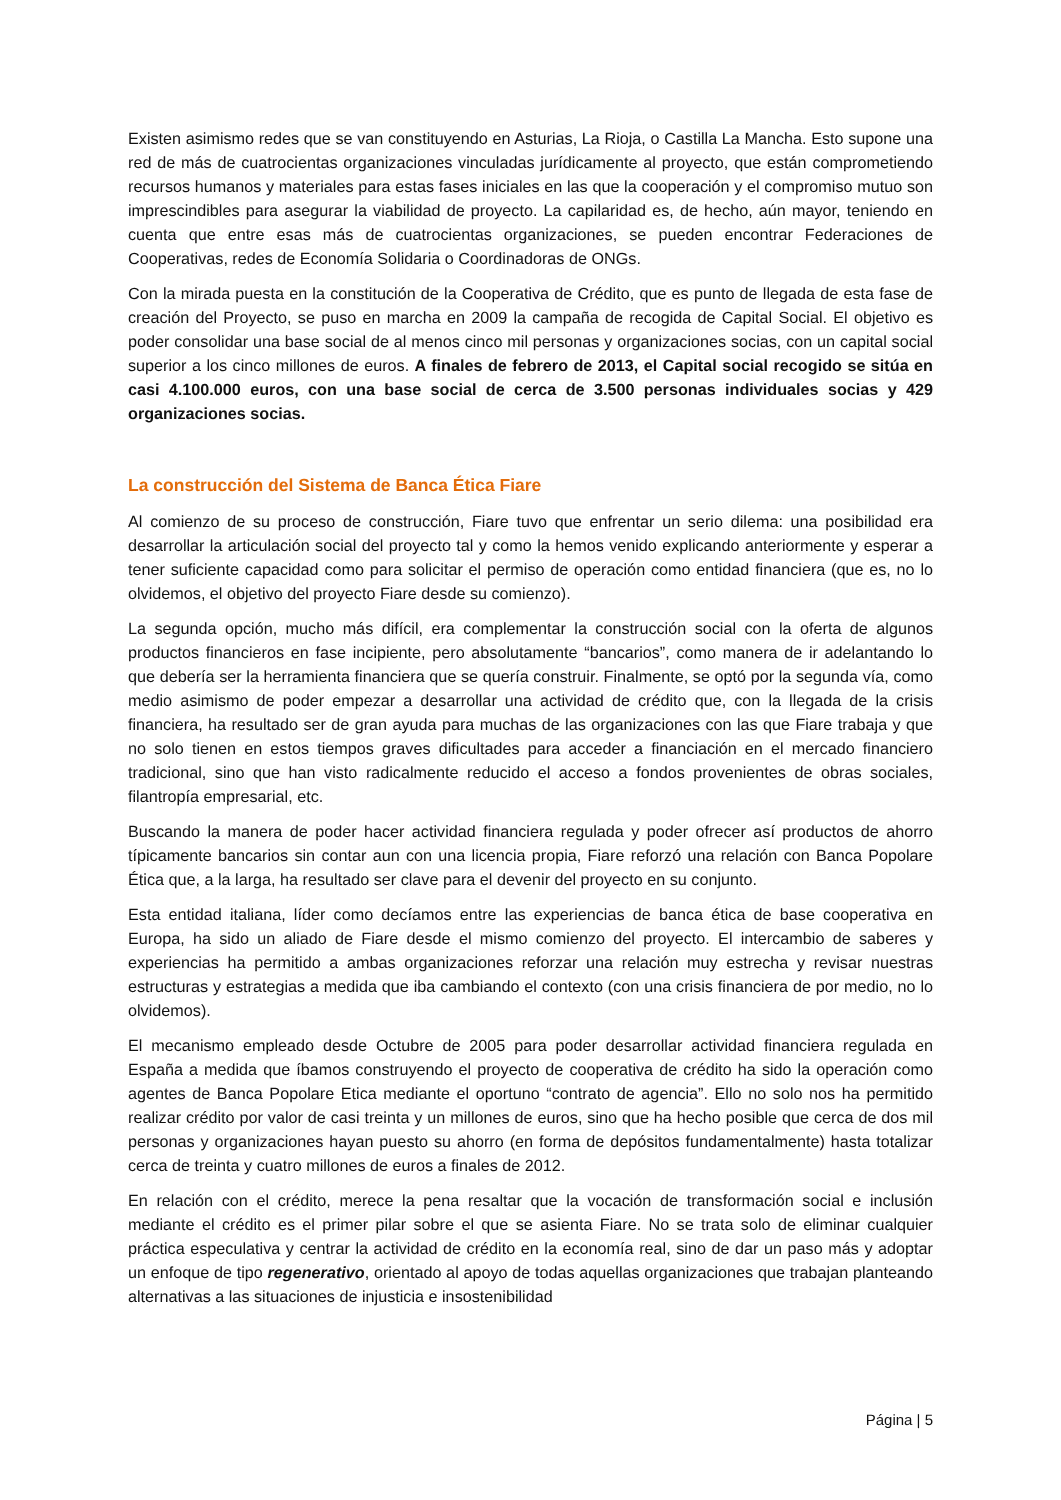Existen asimismo redes que se van constituyendo en Asturias, La Rioja, o Castilla La Mancha. Esto supone una red de más de cuatrocientas organizaciones vinculadas jurídicamente al proyecto, que están comprometiendo recursos humanos y materiales para estas fases iniciales en las que la cooperación y el compromiso mutuo son imprescindibles para asegurar la viabilidad de proyecto. La capilaridad es, de hecho, aún mayor, teniendo en cuenta que entre esas más de cuatrocientas organizaciones, se pueden encontrar Federaciones de Cooperativas, redes de Economía Solidaria o Coordinadoras de ONGs.
Con la mirada puesta en la constitución de la Cooperativa de Crédito, que es punto de llegada de esta fase de creación del Proyecto, se puso en marcha en 2009 la campaña de recogida de Capital Social. El objetivo es poder consolidar una base social de al menos cinco mil personas y organizaciones socias, con un capital social superior a los cinco millones de euros. A finales de febrero de 2013, el Capital social recogido se sitúa en casi 4.100.000 euros, con una base social de cerca de 3.500 personas individuales socias y 429 organizaciones socias.
La construcción del Sistema de Banca Ética Fiare
Al comienzo de su proceso de construcción, Fiare tuvo que enfrentar un serio dilema: una posibilidad era desarrollar la articulación social del proyecto tal y como la hemos venido explicando anteriormente y esperar a tener suficiente capacidad como para solicitar el permiso de operación como entidad financiera (que es, no lo olvidemos, el objetivo del proyecto Fiare desde su comienzo).
La segunda opción, mucho más difícil, era complementar la construcción social con la oferta de algunos productos financieros en fase incipiente, pero absolutamente “bancarios”, como manera de ir adelantando lo que debería ser la herramienta financiera que se quería construir. Finalmente, se optó por la segunda vía, como medio asimismo de poder empezar a desarrollar una actividad de crédito que, con la llegada de la crisis financiera, ha resultado ser de gran ayuda para muchas de las organizaciones con las que Fiare trabaja y que no solo tienen en estos tiempos graves dificultades para acceder a financiación en el mercado financiero tradicional, sino que han visto radicalmente reducido el acceso a fondos provenientes de obras sociales, filantropía empresarial, etc.
Buscando la manera de poder hacer actividad financiera regulada y poder ofrecer así productos de ahorro típicamente bancarios sin contar aun con una licencia propia, Fiare reforzó una relación con Banca Popolare Ética que, a la larga, ha resultado ser clave para el devenir del proyecto en su conjunto.
Esta entidad italiana, líder como decíamos entre las experiencias de banca ética de base cooperativa en Europa, ha sido un aliado de Fiare desde el mismo comienzo del proyecto. El intercambio de saberes y experiencias ha permitido a ambas organizaciones reforzar una relación muy estrecha y revisar nuestras estructuras y estrategias a medida que iba cambiando el contexto (con una crisis financiera de por medio, no lo olvidemos).
El mecanismo empleado desde Octubre de 2005 para poder desarrollar actividad financiera regulada en España a medida que íbamos construyendo el proyecto de cooperativa de crédito ha sido la operación como agentes de Banca Popolare Etica mediante el oportuno “contrato de agencia”. Ello no solo nos ha permitido realizar crédito por valor de casi treinta y un millones de euros, sino que ha hecho posible que cerca de dos mil personas y organizaciones hayan puesto su ahorro (en forma de depósitos fundamentalmente) hasta totalizar cerca de treinta y cuatro millones de euros a finales de 2012.
En relación con el crédito, merece la pena resaltar que la vocación de transformación social e inclusión mediante el crédito es el primer pilar sobre el que se asienta Fiare. No se trata solo de eliminar cualquier práctica especulativa y centrar la actividad de crédito en la economía real, sino de dar un paso más y adoptar un enfoque de tipo regenerativo, orientado al apoyo de todas aquellas organizaciones que trabajan planteando alternativas a las situaciones de injusticia e insostenibilidad
Página | 5